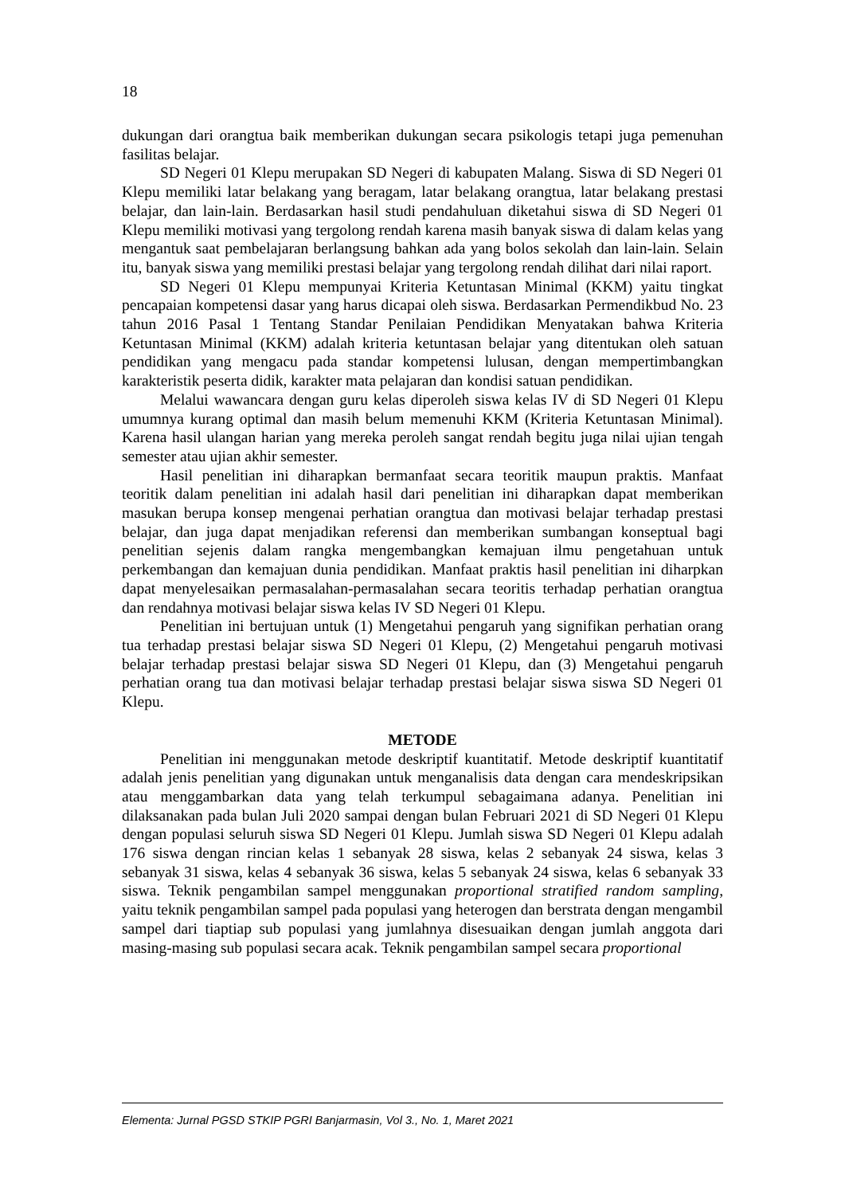18
dukungan dari orangtua baik memberikan dukungan secara psikologis tetapi juga pemenuhan fasilitas belajar.
SD Negeri 01 Klepu merupakan SD Negeri di kabupaten Malang. Siswa di SD Negeri 01 Klepu memiliki latar belakang yang beragam, latar belakang orangtua, latar belakang prestasi belajar, dan lain-lain. Berdasarkan hasil studi pendahuluan diketahui siswa di SD Negeri 01 Klepu memiliki motivasi yang tergolong rendah karena masih banyak siswa di dalam kelas yang mengantuk saat pembelajaran berlangsung bahkan ada yang bolos sekolah dan lain-lain. Selain itu, banyak siswa yang memiliki prestasi belajar yang tergolong rendah dilihat dari nilai raport.
SD Negeri 01 Klepu mempunyai Kriteria Ketuntasan Minimal (KKM) yaitu tingkat pencapaian kompetensi dasar yang harus dicapai oleh siswa. Berdasarkan Permendikbud No. 23 tahun 2016 Pasal 1 Tentang Standar Penilaian Pendidikan Menyatakan bahwa Kriteria Ketuntasan Minimal (KKM) adalah kriteria ketuntasan belajar yang ditentukan oleh satuan pendidikan yang mengacu pada standar kompetensi lulusan, dengan mempertimbangkan karakteristik peserta didik, karakter mata pelajaran dan kondisi satuan pendidikan.
Melalui wawancara dengan guru kelas diperoleh siswa kelas IV di SD Negeri 01 Klepu umumnya kurang optimal dan masih belum memenuhi KKM (Kriteria Ketuntasan Minimal). Karena hasil ulangan harian yang mereka peroleh sangat rendah begitu juga nilai ujian tengah semester atau ujian akhir semester.
Hasil penelitian ini diharapkan bermanfaat secara teoritik maupun praktis. Manfaat teoritik dalam penelitian ini adalah hasil dari penelitian ini diharapkan dapat memberikan masukan berupa konsep mengenai perhatian orangtua dan motivasi belajar terhadap prestasi belajar, dan juga dapat menjadikan referensi dan memberikan sumbangan konseptual bagi penelitian sejenis dalam rangka mengembangkan kemajuan ilmu pengetahuan untuk perkembangan dan kemajuan dunia pendidikan. Manfaat praktis hasil penelitian ini diharpkan dapat menyelesaikan permasalahan-permasalahan secara teoritis terhadap perhatian orangtua dan rendahnya motivasi belajar siswa kelas IV SD Negeri 01 Klepu.
Penelitian ini bertujuan untuk (1) Mengetahui pengaruh yang signifikan perhatian orang tua terhadap prestasi belajar siswa SD Negeri 01 Klepu, (2) Mengetahui pengaruh motivasi belajar terhadap prestasi belajar siswa SD Negeri 01 Klepu, dan (3) Mengetahui pengaruh perhatian orang tua dan motivasi belajar terhadap prestasi belajar siswa siswa SD Negeri 01 Klepu.
METODE
Penelitian ini menggunakan metode deskriptif kuantitatif. Metode deskriptif kuantitatif adalah jenis penelitian yang digunakan untuk menganalisis data dengan cara mendeskripsikan atau menggambarkan data yang telah terkumpul sebagaimana adanya. Penelitian ini dilaksanakan pada bulan Juli 2020 sampai dengan bulan Februari 2021 di SD Negeri 01 Klepu dengan populasi seluruh siswa SD Negeri 01 Klepu. Jumlah siswa SD Negeri 01 Klepu adalah 176 siswa dengan rincian kelas 1 sebanyak 28 siswa, kelas 2 sebanyak 24 siswa, kelas 3 sebanyak 31 siswa, kelas 4 sebanyak 36 siswa, kelas 5 sebanyak 24 siswa, kelas 6 sebanyak 33 siswa. Teknik pengambilan sampel menggunakan proportional stratified random sampling, yaitu teknik pengambilan sampel pada populasi yang heterogen dan berstrata dengan mengambil sampel dari tiaptiap sub populasi yang jumlahnya disesuaikan dengan jumlah anggota dari masing-masing sub populasi secara acak. Teknik pengambilan sampel secara proportional
Elementa: Jurnal PGSD STKIP PGRI Banjarmasin, Vol 3., No. 1, Maret 2021